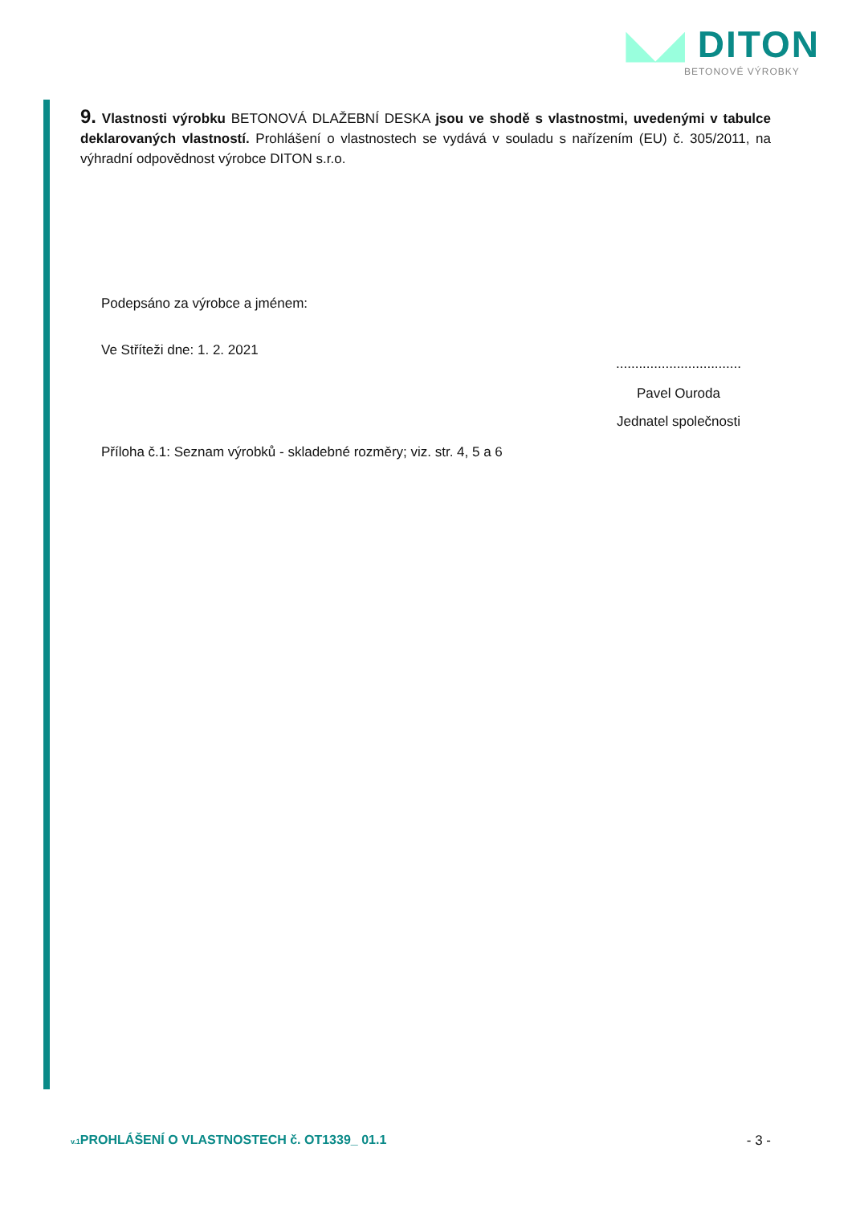◣◢ DITON
BETONOVÉ VÝROBKY
9. Vlastnosti výrobku BETONOVÁ DLAŽEBNÍ DESKA jsou ve shodě s vlastnostmi, uvedenými v tabulce deklarovaných vlastností. Prohlášení o vlastnostech se vydává v souladu s nařízením (EU) č. 305/2011, na výhradní odpovědnost výrobce DITON s.r.o.
Podepsáno za výrobce a jménem:
Ve Stříteži dne: 1. 2. 2021
Příloha č.1: Seznam výrobků - skladebné rozměry; viz. str. 4, 5 a 6
.................................
Pavel Ouroda
Jednatel společnosti
v.1 PROHLÁŠENÍ O VLASTNOSTECH č. OT1339_ 01.1 - 3 -